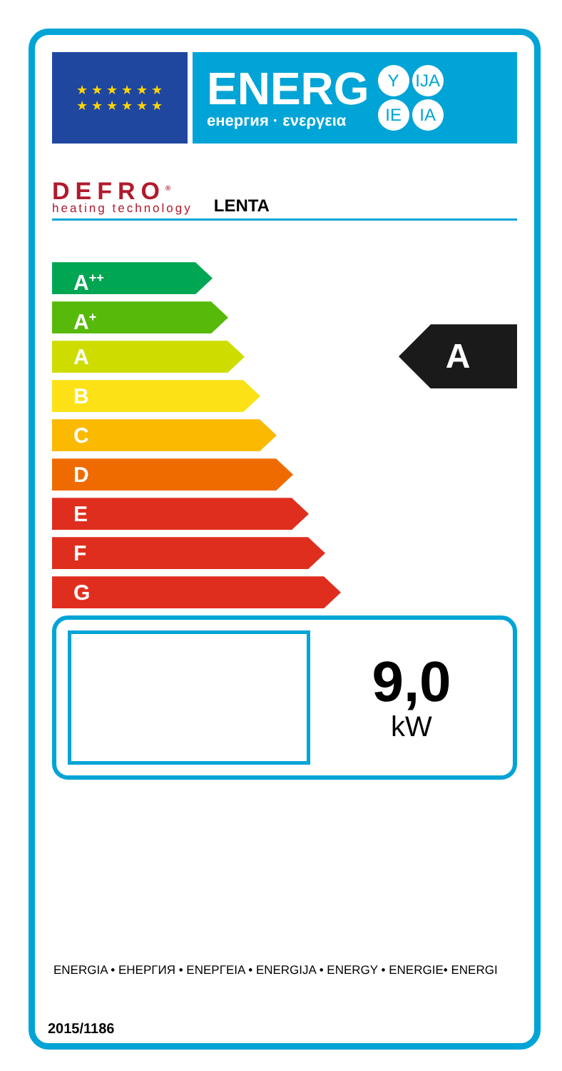★ ★ ★ ★ ★ ★
★ ★ ★ ★ ★ ★
ENERG
енергия · ενεργεια
Y IJA
IE IA
DEFRO<sup>®</sup>
heating technology
LENTA
A<sup>++</sup>
A<sup>+</sup>
A
B
C
D
E
F
G
A
9,0
kW
ENERGIA • ЕНЕРГИЯ • ΕΝΕΡΓΕΙΑ • ENERGIJA • ENERGY • ENERGIE• ENERGI
2015/1186